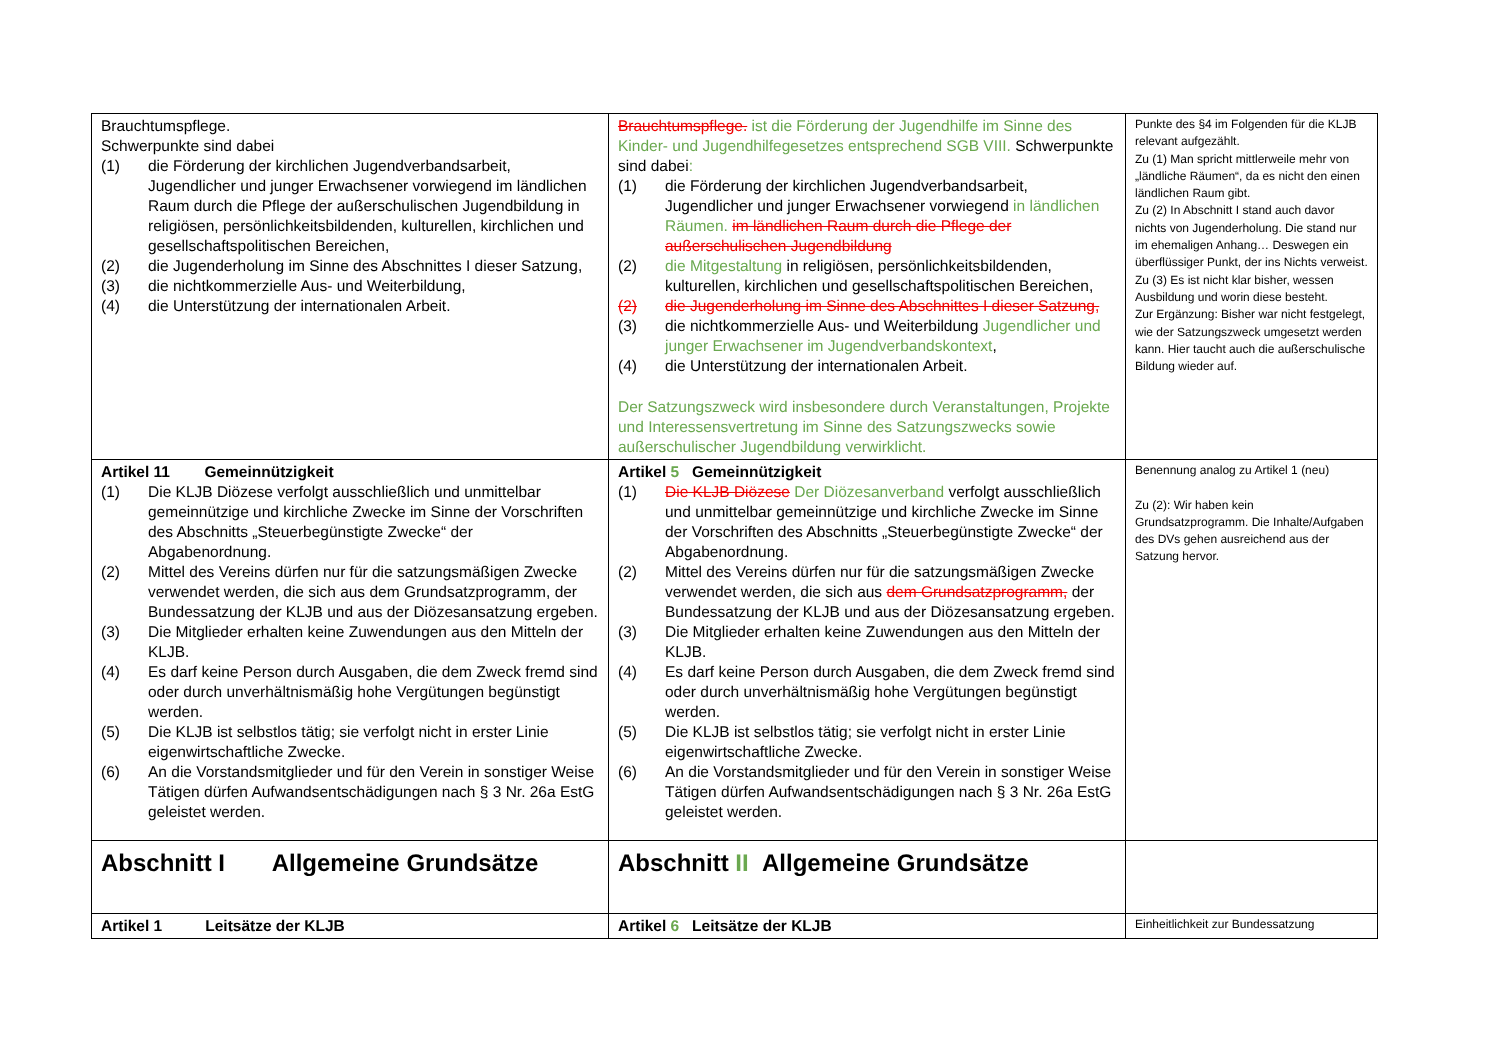| Brauchtumspflege. Schwerpunkte sind dabei (1) die Förderung der kirchlichen Jugendverbandsarbeit, Jugendlicher und junger Erwachsener vorwiegend im ländlichen Raum durch die Pflege der außerschulischen Jugendbildung in religiösen, persönlichkeitsbildenden, kulturellen, kirchlichen und gesellschaftspolitischen Bereichen, (2) die Jugenderholung im Sinne des Abschnittes I dieser Satzung, (3) die nichtkommerzielle Aus- und Weiterbildung, (4) die Unterstützung der internationalen Arbeit. | Brauchtumspflege. ist die Förderung der Jugendhilfe im Sinne des Kinder- und Jugendhilfegesetzes entsprechend SGB VIII. Schwerpunkte sind dabei : (1) die Förderung der kirchlichen Jugendverbandsarbeit, Jugendlicher und junger Erwachsener vorwiegend in ländlichen Räumen. im ländlichen Raum durch die Pflege der außerschulischen Jugendbildung (2) die Mitgestaltung in religiösen, persönlichkeitsbildenden, kulturellen, kirchlichen und gesellschaftspolitischen Bereichen, (2) die Jugenderholung im Sinne des Abschnittes I dieser Satzung, (3) die nichtkommerzielle Aus- und Weiterbildung Jugendlicher und junger Erwachsener im Jugendverbandskontext , (4) die Unterstützung der internationalen Arbeit. Der Satzungszweck wird insbesondere durch Veranstaltungen, Projekte und Interessensvertretung im Sinne des Satzungszwecks sowie außerschulischer Jugendbildung verwirklicht. | Punkte des §4 im Folgenden für die KLJB relevant aufgezählt. Zu (1) Man spricht mittlerweile mehr von „ländliche Räumen“, da es nicht den einen ländlichen Raum gibt. Zu (2) In Abschnitt I stand auch davor nichts von Jugenderholung. Die stand nur im ehemaligen Anhang… Deswegen ein überflüssiger Punkt, der ins Nichts verweist. Zu (3) Es ist nicht klar bisher, wessen Ausbildung und worin diese besteht. Zur Ergänzung: Bisher war nicht festgelegt, wie der Satzungszweck umgesetzt werden kann. Hier taucht auch die außerschulische Bildung wieder auf. |
| Artikel 11 Gemeinnützigkeit (1) Die KLJB Diözese verfolgt ausschließlich und unmittelbar gemeinnützige und kirchliche Zwecke im Sinne der Vorschriften des Abschnitts „Steuerbegünstigte Zwecke“ der Abgabenordnung. (2) Mittel des Vereins dürfen nur für die satzungsmäßigen Zwecke verwendet werden, die sich aus dem Grundsatzprogramm, der Bundessatzung der KLJB und aus der Diözesansatzung ergeben. (3) Die Mitglieder erhalten keine Zuwendungen aus den Mitteln der KLJB. (4) Es darf keine Person durch Ausgaben, die dem Zweck fremd sind oder durch unverhältnismäßig hohe Vergütungen begünstigt werden. (5) Die KLJB ist selbstlos tätig; sie verfolgt nicht in erster Linie eigenwirtschaftliche Zwecke. (6) An die Vorstandsmitglieder und für den Verein in sonstiger Weise Tätigen dürfen Aufwandsentschädigungen nach § 3 Nr. 26a EstG geleistet werden. | Artikel 5 Gemeinnützigkeit (1) Die KLJB Diözese Der Diözesanverband verfolgt ausschließlich und unmittelbar gemeinnützige und kirchliche Zwecke im Sinne der Vorschriften des Abschnitts „Steuerbegünstigte Zwecke“ der Abgabenordnung. (2) Mittel des Vereins dürfen nur für die satzungsmäßigen Zwecke verwendet werden, die sich aus dem Grundsatzprogramm, der Bundessatzung der KLJB und aus der Diözesansatzung ergeben. (3) Die Mitglieder erhalten keine Zuwendungen aus den Mitteln der KLJB. (4) Es darf keine Person durch Ausgaben, die dem Zweck fremd sind oder durch unverhältnismäßig hohe Vergütungen begünstigt werden. (5) Die KLJB ist selbstlos tätig; sie verfolgt nicht in erster Linie eigenwirtschaftliche Zwecke. (6) An die Vorstandsmitglieder und für den Verein in sonstiger Weise Tätigen dürfen Aufwandsentschädigungen nach § 3 Nr. 26a EstG geleistet werden. | Benennung analog zu Artikel 1 (neu) Zu (2): Wir haben kein Grundsatzprogramm. Die Inhalte/Aufgaben des DVs gehen ausreichend aus der Satzung hervor. |
| Abschnitt I Allgemeine Grundsätze | Abschnitt II Allgemeine Grundsätze | |
| Artikel 1 Leitsätze der KLJB | Artikel 6 Leitsätze der KLJB | Einheitlichkeit zur Bundessatzung |